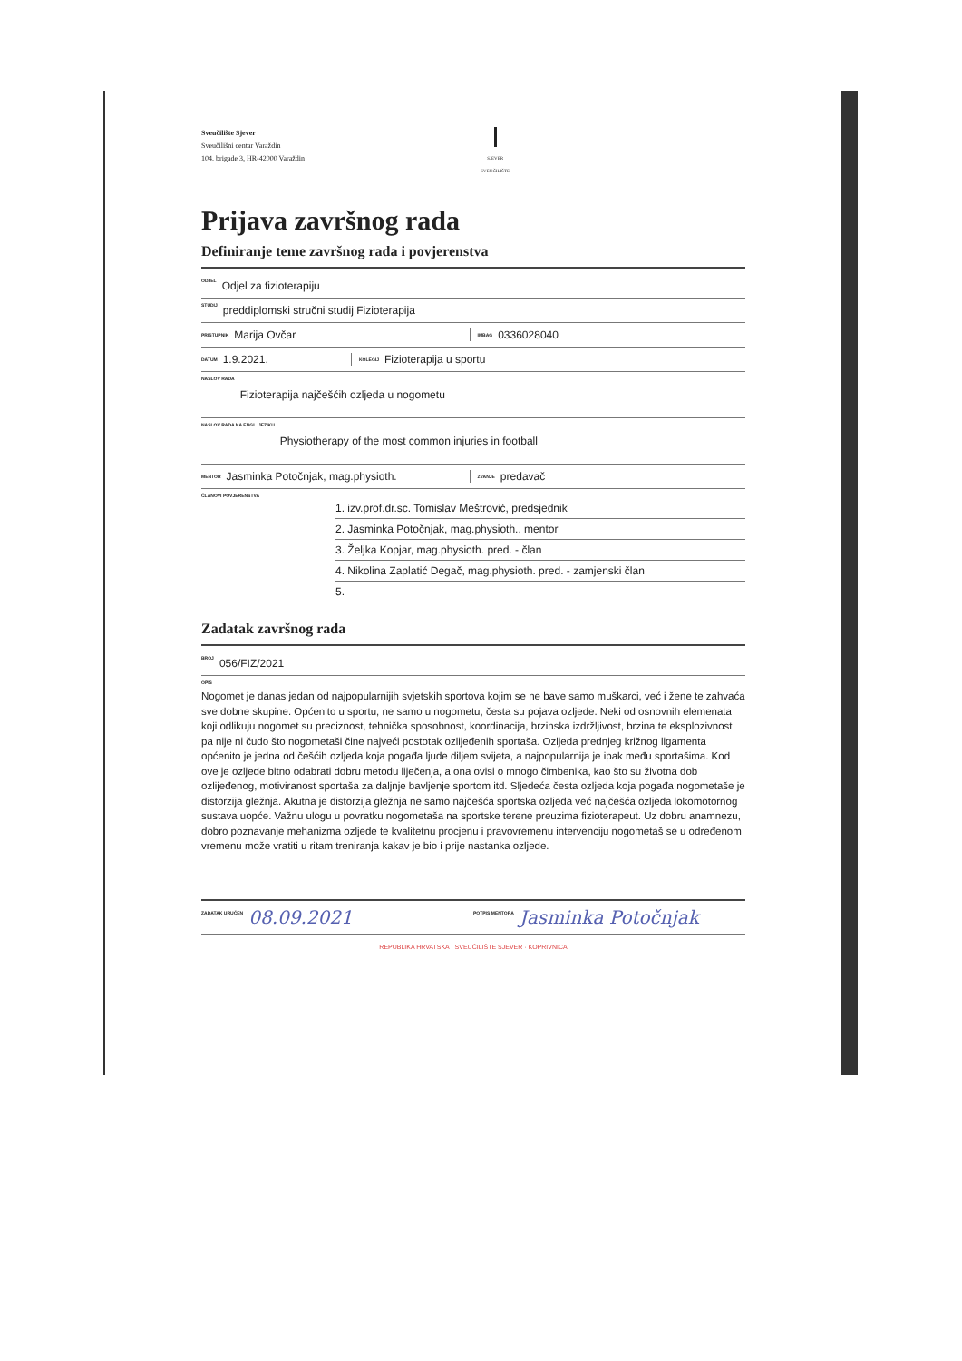Sveučilište Sjever
Sveučilišni centar Varaždin
104. brigade 3, HR-42000 Varaždin
SJEVER
SVEUČILIŠTE
Prijava završnog rada
Definiranje teme završnog rada i povjerenstva
ODJEL Odjel za fizioterapiju
STUDIJ preddiplomski stručni studij Fizioterapija
PRISTUPNIK Marija Ovčar
IMBAG 0336028040
DATUM 1.9.2021.
KOLEGIJ Fizioterapija u sportu
NASLOV RADA Fizioterapija najčešćih ozljeda u nogometu
NASLOV RADA NA ENGL. JEZIKU Physiotherapy of the most common injuries in football
MENTOR Jasminka Potočnjak, mag.physioth.
ZVANJE predavač
ČLANOVI POVJERENSTVA
1. izv.prof.dr.sc. Tomislav Meštrović, predsjednik
2. Jasminka Potočnjak, mag.physioth., mentor
3. Željka Kopjar, mag.physioth. pred. - član
4. Nikolina Zaplatić Degač, mag.physioth. pred. - zamjenski član
5.
Zadatak završnog rada
BROJ 056/FIZ/2021
OPIS
Nogomet je danas jedan od najpopularnijih svjetskih sportova kojim se ne bave samo muškarci, već i žene te zahvaća sve dobne skupine. Općenito u sportu, ne samo u nogometu, česta su pojava ozljede. Neki od osnovnih elemenata koji odlikuju nogomet su preciznost, tehnička sposobnost, koordinacija, brzinska izdržljivost, brzina te eksplozivnost pa nije ni čudo što nogometaši čine najveći postotak ozlijeđenih sportaša. Ozljeda prednjeg križnog ligamenta općenito je jedna od češćih ozljeda koja pogađa ljude diljem svijeta, a najpopularnija je ipak među sportašima. Kod ove je ozljede bitno odabrati dobru metodu liječenja, a ona ovisi o mnogo čimbenika, kao što su životna dob ozlijeđenog, motiviranost sportaša za daljnje bavljenje sportom itd. Sljedeća česta ozljeda koja pogađa nogometaše je distorzija gležnja. Akutna je distorzija gležnja ne samo najčešća sportska ozljeda već najčešća ozljeda lokomotornog sustava uopće. Važnu ulogu u povratku nogometaša na sportske terene preuzima fizioterapeut. Uz dobru anamnezu, dobro poznavanje mehanizma ozljede te kvalitetnu procjenu i pravovremenu intervenciju nogometaš se u određenom vremenu može vratiti u ritam treniranja kakav je bio i prije nastanka ozljede.
ZADATAK URUČEN 08.09.2021
POTPIS MENTORA Jasminka Potočnjak
REPUBLIKA HRVATSKA · SVEUČILIŠTE SJEVER · KOPRIVNICA